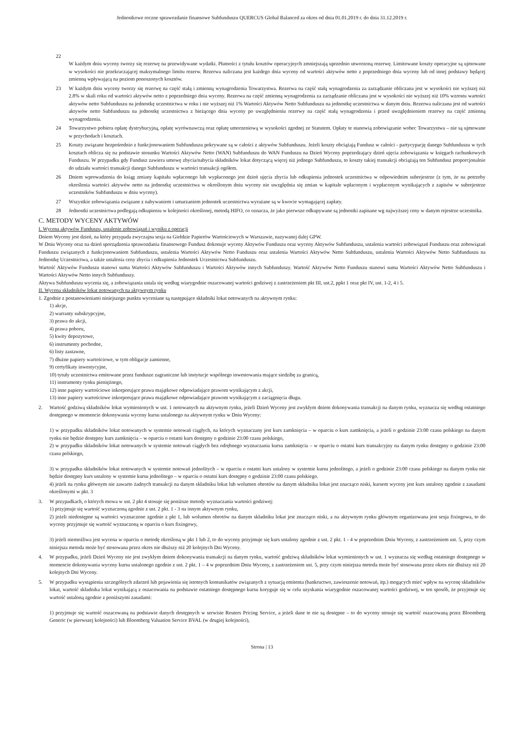Jednostkowe roczne sprawozdanie finansowe Subfunduszu QUERCUS Global Balanced za okres od dnia 01.01.2019 r. do dnia 31.12.2019 r.
22
W każdym dniu wyceny tworzy się rezerwę na przewidywane wydatki. Płatności z tytułu kosztów operacyjnych zmniejszają uprzednio utworzoną rezerwę. Limitowane koszty operacyjne są ujmowane w wysokości nie przekraczającej maksymalnego limitu rezerw. Rezerwa naliczana jest każdego dnia wyceny od wartości aktywów netto z poprzedniego dnia wyceny lub od innej podstawy będącej zmienną wpływającą na poziom ponoszonych kosztów.
23 W każdym dniu wyceny tworzy się rezerwę na część stałą i zmienną wynagrodzenia Towarzystwa. Rezerwa na część stałą wynagrodzenia za zarządzanie obliczana jest w wysokości nie wyższej niż 2.8% w skali roku od wartości aktywów netto z poprzedniego dnia wyceny. Rezerwa na część zmienną wynagrodzenia za zarządzanie obliczana jest w wysokości nie wyższej niż 10% wzrostu wartości aktywów netto Subfunduszu na jednostkę uczestnictwa w roku i nie wyższej niż 1% Wartości Aktywów Netto Subfunduszu na jednostkę uczestnictwa w danym dniu. Rezerwa naliczana jest od wartości aktywów netto Subfunduszu na jednostkę uczestnictwa z bieżącego dnia wyceny po uwzględnieniu rezerwy na część stałą wynagrodzenia i przed uwzględnieniem rezerwy na część zmienną wynagrodzenia.
24 Towarzystwo pobiera opłatę dystrybucyjną, opłatę wyrównawczą oraz opłatę umorzeniową w wysokości zgodnej ze Statutem. Opłaty te stanowią zobowiązanie wobec Towarzystwa – nie są ujmowane w przychodach i kosztach.
25 Koszty związane bezpośrednio z funkcjonowaniem Subfunduszu pokrywane są w całości z aktywów Subfunduszu. Jeżeli koszty obciążają Fundusz w całości - partycypację danego Subfunduszu w tych kosztach oblicza się na podstawie stosunku Wartości Aktywów Netto (WAN) Subfunduszu do WAN Funduszu na Dzień Wyceny poprzedzający dzień ujęcia zobowiązania w księgach rachunkowych Funduszu. W przypadku gdy Fundusz zawiera umowę zbycia/nabycia składników lokat dotyczącą więcej niż jednego Subfunduszu, to koszty takiej transakcji obciążają ten Subfundusz proporcjonalnie do udziału wartości transakcji danego Subfunduszu w wartości transakcji ogółem.
26 Dniem wprowadzenia do ksiąg zmiany kapitału wpłaconego lub wypłaconego jest dzień ujęcia zbycia lub odkupienia jednostek uczestnictwa w odpowiednim subrejestrze (z tym, że na potrzeby określenia wartości aktywów netto na jednostkę uczestnictwa w określonym dniu wyceny nie uwzględnia się zmian w kapitale wpłaconym i wypłaconym wynikających z zapisów w subrejestrze uczestników Subfunduszu w dniu wyceny).
27 Wszystkie zobowiązania związane z nabywaniem i umarzaniem jednostek uczestnictwa wyrażane są w kwocie wymagającej zapłaty.
28 Jednostki uczestnictwa podlegają odkupieniu w kolejności określonej, metodą HIFO, co oznacza, że jako pierwsze odkupywane są jednostki zapisane wg najwyższej ceny w danym rejestrze uczestnika.
C. METODY WYCENY AKTYWÓW
I. Wycena aktywów Funduszu, ustalenie zobowiązań i wyniku z operacji
Dniem Wyceny jest dzień, na który przypada zwyczajna sesja na Giełdzie Papierów Wartościowych w Warszawie, nazywanej dalej GPW.
W Dniu Wyceny oraz na dzień sporządzenia sprawozdania finansowego Fundusz dokonuje wyceny Aktywów Funduszu oraz wyceny Aktywów Subfunduszu, ustalenia wartości zobowiązań Funduszu oraz zobowiązań Funduszu związanych z funkcjonowaniem Subfunduszu, ustalenia Wartości Aktywów Netto Funduszu oraz ustalenia Wartości Aktywów Netto Subfunduszu, ustalenia Wartości Aktywów Netto Subfunduszu na Jednostkę Uczestnictwa, a także ustalenia ceny zbycia i odkupienia Jednostek Uczestnictwa Subfunduszu.
Wartość Aktywów Funduszu stanowi suma Wartości Aktywów Subfunduszu i Wartości Aktywów innych Subfunduszy. Wartość Aktywów Netto Funduszu stanowi suma Wartości Aktywów Netto Subfunduszu i Wartości Aktywów Netto innych Subfunduszy.
Aktywa Subfunduszu wycenia się, a zobowiązania ustala się według wiarygodnie oszacowanej wartości godziwej z zastrzeżeniem pkt III, ust.2, ppkt 1 oraz pkt IV, ust. 1-2, 4 i 5.
II. Wycena składników lokat notowanych na aktywnym rynku
1. Zgodnie z postanowieniami niniejszego punktu wyceniane są następujące składniki lokat notowanych na aktywnym rynku:
1) akcje,
2) warranty subskrypcyjne,
3) prawa do akcji,
4) prawa poboru,
5) kwity depozytowe,
6) instrumenty pochodne,
6) listy zastawne,
7) dłużne papiery wartościowe, w tym obligacje zamienne,
9) certyfikaty inwestycyjne,
10) tytuły uczestnictwa emitowane przez fundusze zagraniczne lub instytucje wspólnego inwestowania mające siedzibę za granicą,
11) instrumenty rynku pieniężnego,
12) inne papiery wartościowe inkorporujące prawa majątkowe odpowiadające prawom wynikającym z akcji,
13) inne papiery wartościowe inkorporujące prawa majątkowe odpowiadające prawom wynikającym z zaciągnięcia długu.
2. Wartość godziwą składników lokat wymienionych w ust. 1 notowanych na aktywnym rynku, jeżeli Dzień Wyceny jest zwykłym dniem dokonywania transakcji na danym rynku, wyznacza się według ostatniego dostępnego w momencie dokonywania wyceny kursu ustalonego na aktywnym rynku w Dniu Wyceny:
1) w przypadku składników lokat notowanych w systemie notowań ciągłych, na których wyznaczany jest kurs zamknięcia – w oparciu o kurs zamknięcia, a jeżeli o godzinie 23:00 czasu polskiego na danym rynku nie będzie dostępny kurs zamknięcia – w oparciu o ostatni kurs dostępny o godzinie 23:00 czasu polskiego,
2) w przypadku składników lokat notowanych w systemie notowań ciągłych bez odrębnego wyznaczania kursu zamknięcia – w oparciu o ostatni kurs transakcyjny na danym rynku dostępny o godzinie 23:00 czasu polskiego,
3) w przypadku składników lokat notowanych w systemie notowań jednolitych – w oparciu o ostatni kurs ustalony w systemie kursu jednolitego, a jeżeli o godzinie 23:00 czasu polskiego na danym rynku nie będzie dostępny kurs ustalony w systemie kursu jednolitego – w oparciu o ostatni kurs dostępny o godzinie 23:00 czasu polskiego.
4) jeżeli na rynku głównym nie zawarto żadnych transakcji na danym składniku lokat lub wolumen obrotów na danym składniku lokat jest znacząco niski, kursem wyceny jest kurs ustalony zgodnie z zasadami określonymi w pkt. 3
3. W przypadkach, o których mowa w ust. 2 pkt 4 stosuje się poniższe metody wyznaczania wartości godziwej:
1) przyjmuje się wartość wyznaczoną zgodnie z ust. 2 pkt. 1 - 3 na innym aktywnym rynku,
2) jeżeli niedostępne są wartości wyznaczone zgodnie z pkt 1, lub wolumen obrotów na danym składniku lokat jest znacząco niski, a na aktywnym rynku głównym organizowana jest sesja fixingowa, to do wyceny przyjmuje się wartość wyznaczoną w oparciu o kurs fixingowy,
3) jeżeli niemożliwa jest wycena w oparciu o metodę określoną w pkt 1 lub 2, to do wyceny przyjmuje się kurs ustalony zgodnie z ust. 2 pkt. 1 - 4 w poprzednim Dniu Wyceny, z zastrzeżeniem ust. 5, przy czym niniejsza metoda może być stosowana przez okres nie dłuższy niż 20 kolejnych Dni Wyceny.
4. W przypadku, jeżeli Dzień Wyceny nie jest zwykłym dniem dokonywania transakcji na danym rynku, wartość godziwą składników lokat wymienionych w ust. 1 wyznacza się według ostatniego dostępnego w momencie dokonywania wyceny kursu ustalonego zgodnie z ust. 2 pkt. 1 – 4 w poprzednim Dniu Wyceny, z zastrzeżeniem ust. 5, przy czym niniejsza metoda może być stosowana przez okres nie dłuższy niż 20 kolejnych Dni Wyceny.
5. W przypadku wystąpienia szczególnych zdarzeń lub pojawienia się istotnych komunikatów związanych z sytuacją emitenta (bankructwo, zawieszenie notowań, itp.) mogących mieć wpływ na wycenę składników lokat, wartość składnika lokat wynikającą z oszacowania na podstawie ostatniego dostępnego kursu koryguje się w celu uzyskania wiarygodnie oszacowanej wartości godziwej, w ten sposób, że przyjmuje się wartość ustaloną zgodnie z poniższymi zasadami:
1) przyjmuje się wartość oszacowaną na podstawie danych dostępnych w serwisie Reuters Pricing Service, a jeżeli dane te nie są dostępne – to do wyceny stosuje się wartość oszacowaną przez Bloomberg Generic (w pierwszej kolejności) lub Bloomberg Valuation Service BVAL (w drugiej kolejności),
Strona | 13